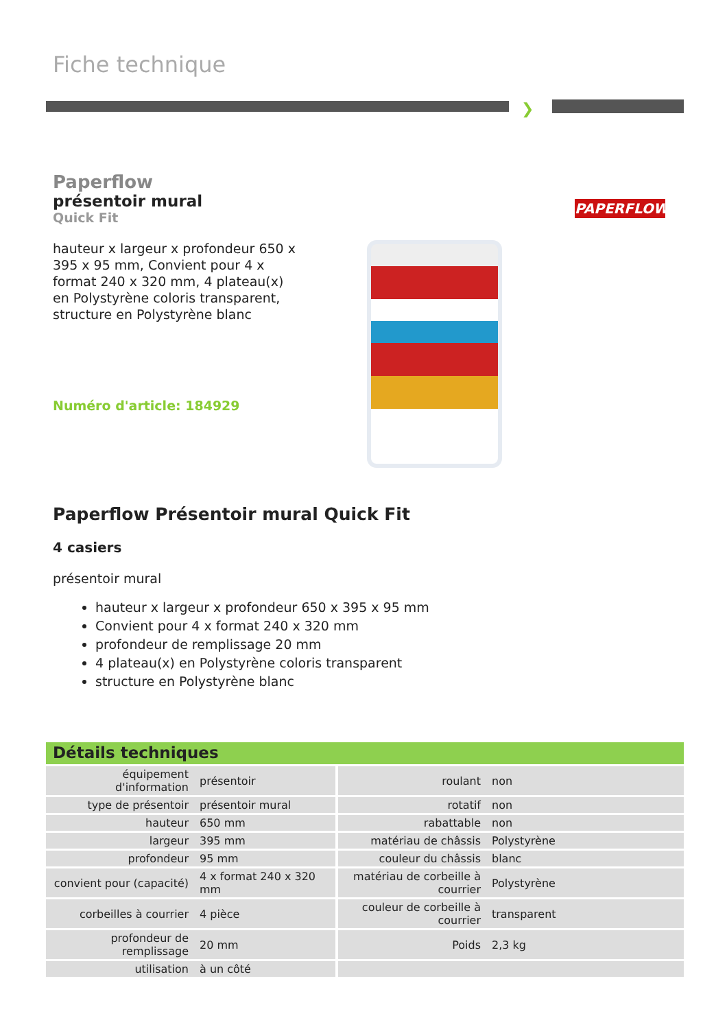Fiche technique
❯
Paperflow
présentoir mural
Quick Fit
hauteur x largeur x profondeur 650 x 395 x 95 mm, Convient pour 4 x format 240 x 320 mm, 4 plateau(x) en Polystyrène coloris transparent, structure en Polystyrène blanc
Numéro d'article: 184929
PAPERFLOW
Paperflow Présentoir mural Quick Fit
4 casiers
présentoir mural
hauteur x largeur x profondeur 650 x 395 x 95 mm
Convient pour 4 x format 240 x 320 mm
profondeur de remplissage 20 mm
4 plateau(x) en Polystyrène coloris transparent
structure en Polystyrène blanc
Détails techniques
| équipement d'information | présentoir | roulant | non |
| type de présentoir | présentoir mural | rotatif | non |
| hauteur | 650 mm | rabattable | non |
| largeur | 395 mm | matériau de châssis | Polystyrène |
| profondeur | 95 mm | couleur du châssis | blanc |
| convient pour (capacité) | 4 x format 240 x 320 mm | matériau de corbeille à courrier | Polystyrène |
| corbeilles à courrier | 4 pièce | couleur de corbeille à courrier | transparent |
| profondeur de remplissage | 20 mm | Poids | 2,3 kg |
| utilisation | à un côté | | |